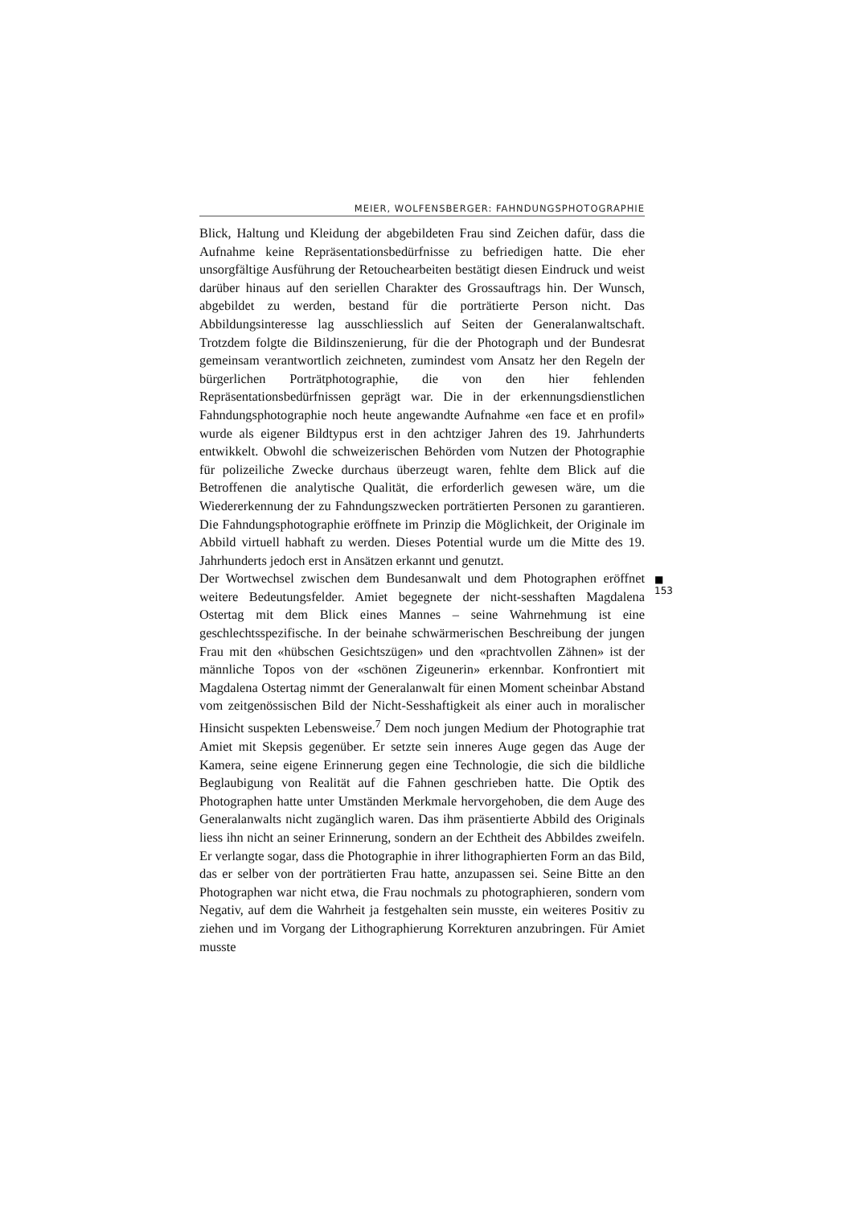MEIER, WOLFENSBERGER: FAHNDUNGSPHOTOGRAPHIE
Blick, Haltung und Kleidung der abgebildeten Frau sind Zeichen dafür, dass die Aufnahme keine Repräsentationsbedürfnisse zu befriedigen hatte. Die eher unsorgfältige Ausführung der Retouchearbeiten bestätigt diesen Eindruck und weist darüber hinaus auf den seriellen Charakter des Grossauftrags hin. Der Wunsch, abgebildet zu werden, bestand für die porträtierte Person nicht. Das Abbildungsinteresse lag ausschliesslich auf Seiten der Generalanwaltschaft. Trotzdem folgte die Bildinszenierung, für die der Photograph und der Bundesrat gemeinsam verantwortlich zeichneten, zumindest vom Ansatz her den Regeln der bürgerlichen Porträtphotographie, die von den hier fehlenden Repräsentationsbedürfnissen geprägt war. Die in der erkennungsdienstlichen Fahndungsphotographie noch heute angewandte Aufnahme «en face et en profil» wurde als eigener Bildtypus erst in den achtziger Jahren des 19. Jahrhunderts entwikkelt. Obwohl die schweizerischen Behörden vom Nutzen der Photographie für polizeiliche Zwecke durchaus überzeugt waren, fehlte dem Blick auf die Betroffenen die analytische Qualität, die erforderlich gewesen wäre, um die Wiedererkennung der zu Fahndungszwecken porträtierten Personen zu garantieren. Die Fahndungsphotographie eröffnete im Prinzip die Möglichkeit, der Originale im Abbild virtuell habhaft zu werden. Dieses Potential wurde um die Mitte des 19. Jahrhunderts jedoch erst in Ansätzen erkannt und genutzt.
Der Wortwechsel zwischen dem Bundesanwalt und dem Photographen eröffnet weitere Bedeutungsfelder. Amiet begegnete der nicht-sesshaften Magdalena Ostertag mit dem Blick eines Mannes – seine Wahrnehmung ist eine geschlechtsspezifische. In der beinahe schwärmerischen Beschreibung der jungen Frau mit den «hübschen Gesichtszügen» und den «prachtvollen Zähnen» ist der männliche Topos von der «schönen Zigeunerin» erkennbar. Konfrontiert mit Magdalena Ostertag nimmt der Generalanwalt für einen Moment scheinbar Abstand vom zeitgenössischen Bild der Nicht-Sesshaftigkeit als einer auch in moralischer Hinsicht suspekten Lebensweise.<sup>7</sup> Dem noch jungen Medium der Photographie trat Amiet mit Skepsis gegenüber. Er setzte sein inneres Auge gegen das Auge der Kamera, seine eigene Erinnerung gegen eine Technologie, die sich die bildliche Beglaubigung von Realität auf die Fahnen geschrieben hatte. Die Optik des Photographen hatte unter Umständen Merkmale hervorgehoben, die dem Auge des Generalanwalts nicht zugänglich waren. Das ihm präsentierte Abbild des Originals liess ihn nicht an seiner Erinnerung, sondern an der Echtheit des Abbildes zweifeln. Er verlangte sogar, dass die Photographie in ihrer lithographierten Form an das Bild, das er selber von der porträtierten Frau hatte, anzupassen sei. Seine Bitte an den Photographen war nicht etwa, die Frau nochmals zu photographieren, sondern vom Negativ, auf dem die Wahrheit ja festgehalten sein musste, ein weiteres Positiv zu ziehen und im Vorgang der Lithographierung Korrekturen anzubringen. Für Amiet musste
■ 153